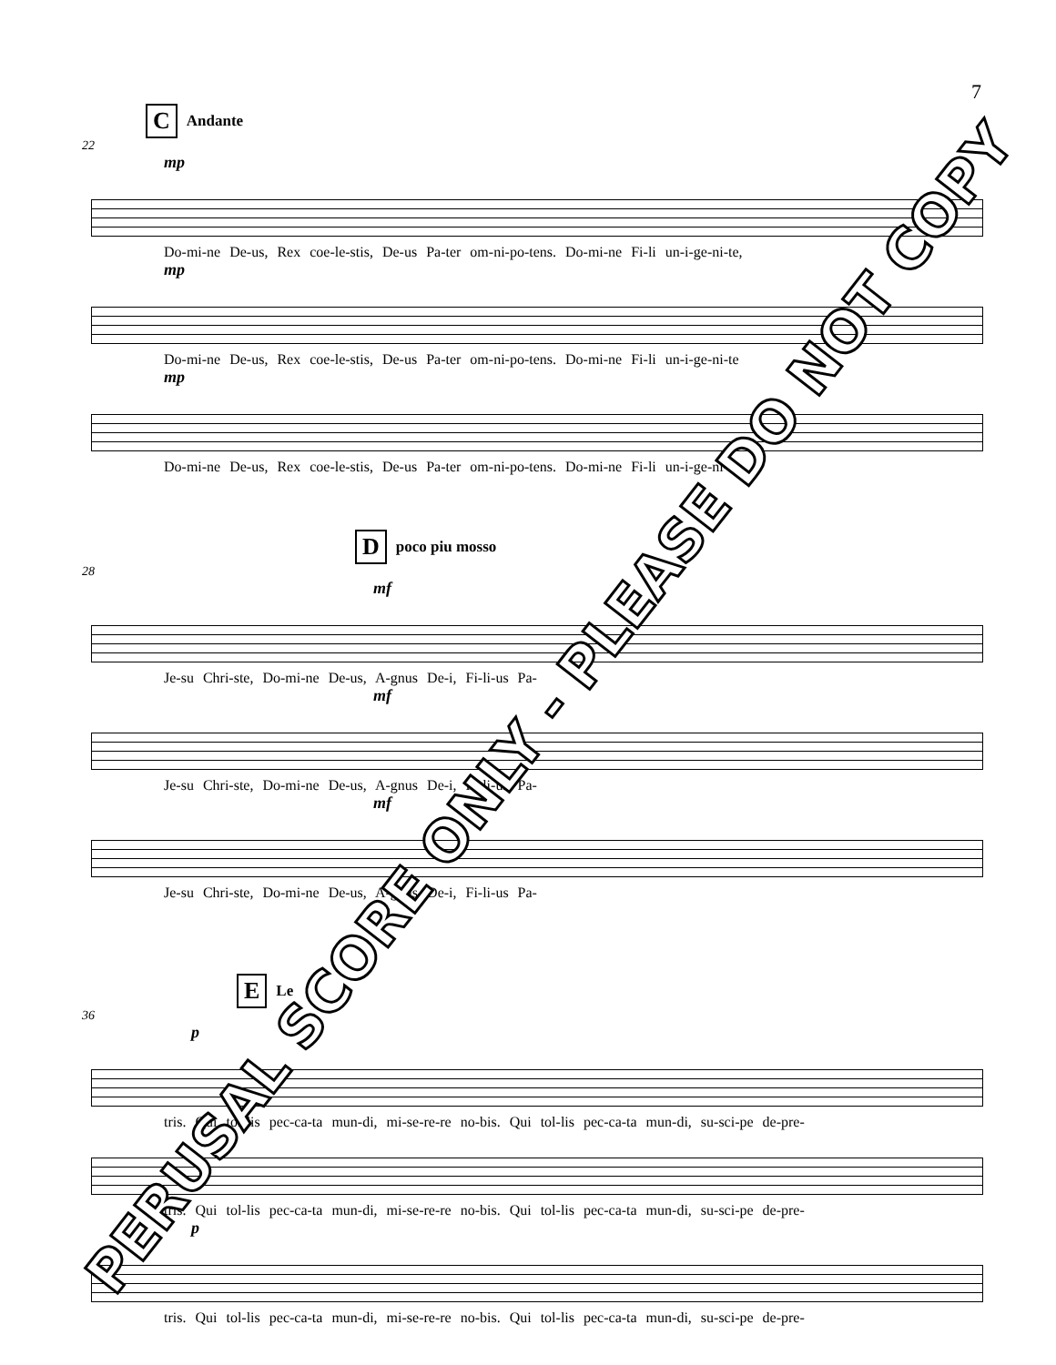7
C Andante
22
mp
Do-mi-ne De-us, Rex coe-le-stis, De-us Pa-ter om-ni-po-tens. Do-mi-ne Fi-li un-i-ge-ni-te,
mp
Do-mi-ne De-us, Rex coe-le-stis, De-us Pa-ter om-ni-po-tens. Do-mi-ne Fi-li un-i-ge-ni-te
mp
Do-mi-ne De-us, Rex coe-le-stis, De-us Pa-ter om-ni-po-tens. Do-mi-ne Fi-li un-i-ge-ni-te
Dpoco piu mosso
28
mf
Je-su Chri-ste, Do-mi-ne De-us, A-gnus De-i, Fi-li-us Pa-
mf
Je-su Chri-ste, Do-mi-ne De-us, A-gnus De-i, Fi-li-us Pa-
mf
Je-su Chri-ste, Do-mi-ne De-us, A-gnus De-i, Fi-li-us Pa-
E Le
36
p
tris. Qui tol-lis pec-ca-ta mun-di, mi-se-re-re no-bis. Qui tol-lis pec-ca-ta mun-di, su-sci-pe de-pre-
tris. Qui tol-lis pec-ca-ta mun-di, mi-se-re-re no-bis. Qui tol-lis pec-ca-ta mun-di, su-sci-pe de-pre-
p
tris. Qui tol-lis pec-ca-ta mun-di, mi-se-re-re no-bis. Qui tol-lis pec-ca-ta mun-di, su-sci-pe de-pre-
PERUSAL SCORE ONLY - PLEASE DO NOT COPY